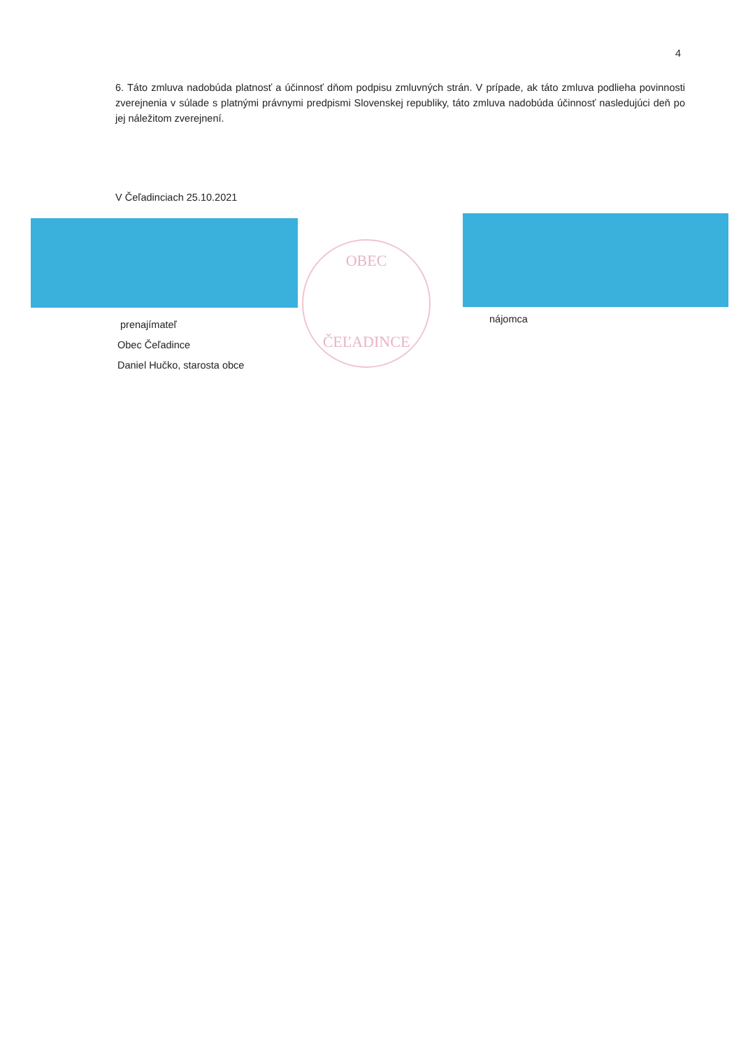4
6. Táto zmluva nadobúda platnosť a účinnosť dňom podpisu zmluvných strán. V prípade, ak táto zmluva podlieha povinnosti zverejnenia v súlade s platnými právnymi predpismi Slovenskej republiky, táto zmluva nadobúda účinnosť nasledujúci deň po jej náležitom zverejnení.
V Čeľadinciach 25.10.2021
OBEC
ČEĽADINCE
prenajímateľ
Obec Čeľadince
Daniel Hučko, starosta obce
nájomca